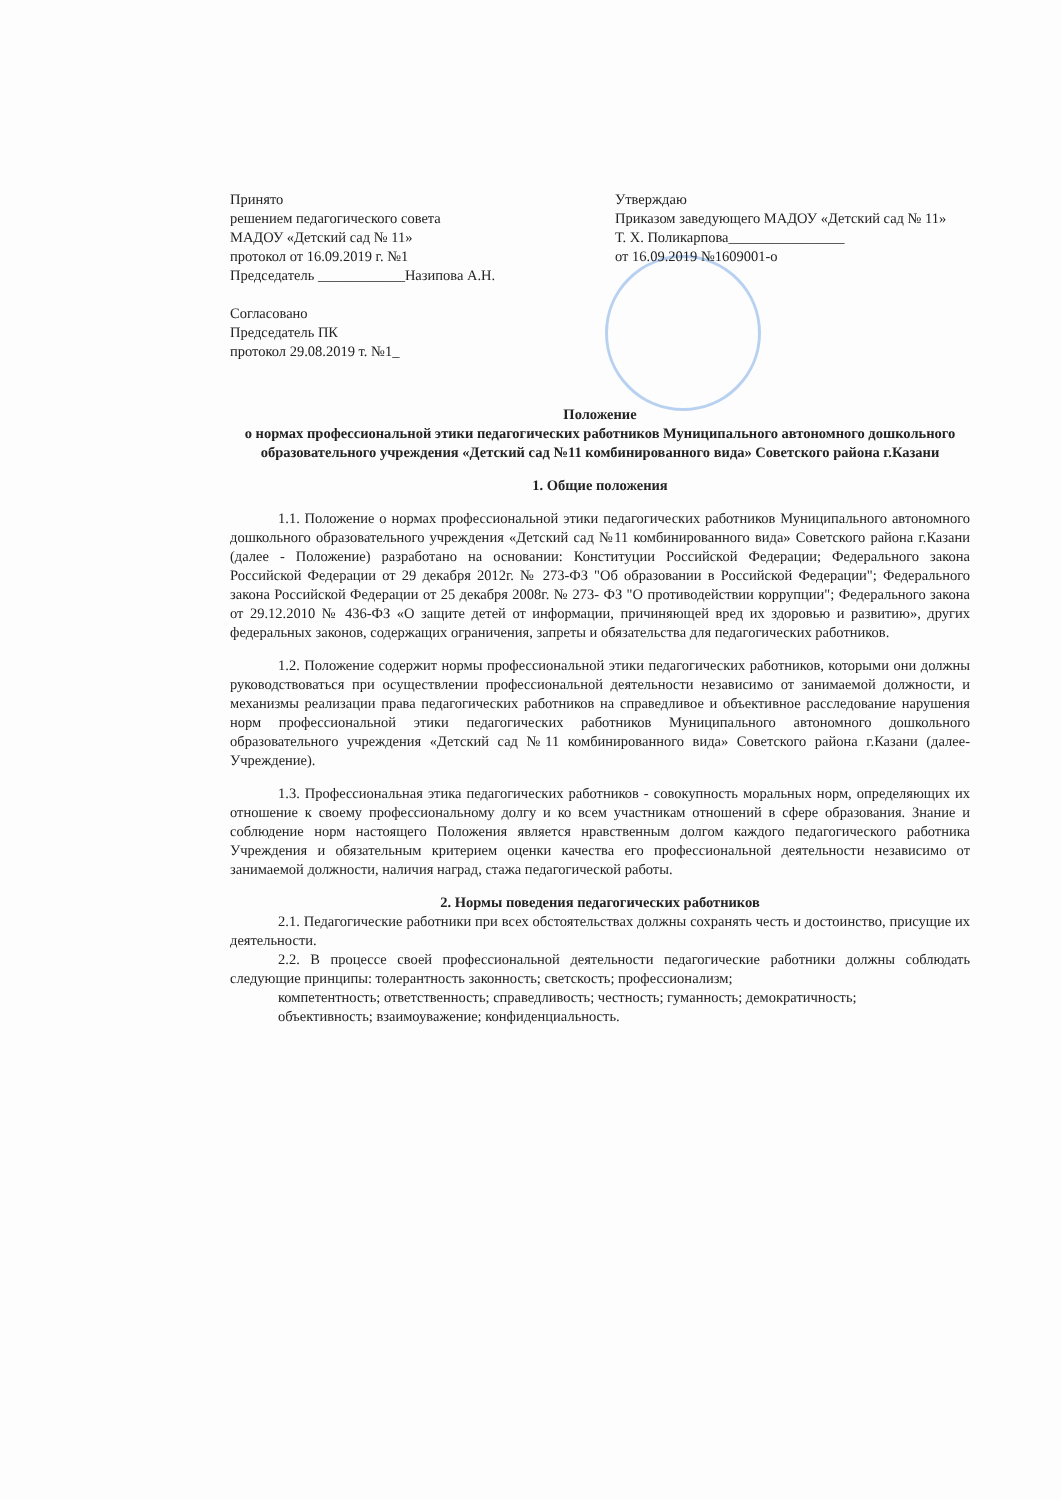Принято
решением педагогического совета
МАДОУ «Детский сад № 11»
протокол от 16.09.2019 г. №1
Председатель ____________Назипова А.Н.
Согласовано
Председатель ПК
протокол 29.08.2019 т. №1_
Утверждаю
Приказом заведующего МАДОУ «Детский сад № 11»
Т. Х. Поликарпова________________
от 16.09.2019 №1609001-о
Положение
о нормах профессиональной этики педагогических работников Муниципального автономного дошкольного образовательного учреждения «Детский сад №11 комбинированного вида» Советского района г.Казани
1. Общие положения
1.1. Положение о нормах профессиональной этики педагогических работников Муниципального автономного дошкольного образовательного учреждения «Детский сад №11 комбинированного вида» Советского района г.Казани (далее - Положение) разработано на основании: Конституции Российской Федерации; Федерального закона Российской Федерации от 29 декабря 2012г. № 273-ФЗ "Об образовании в Российской Федерации"; Федерального закона Российской Федерации от 25 декабря 2008г. № 273- ФЗ "О противодействии коррупции"; Федерального закона от 29.12.2010 № 436-ФЗ «О защите детей от информации, причиняющей вред их здоровью и развитию», других федеральных законов, содержащих ограничения, запреты и обязательства для педагогических работников.
1.2. Положение содержит нормы профессиональной этики педагогических работников, которыми они должны руководствоваться при осуществлении профессиональной деятельности независимо от занимаемой должности, и механизмы реализации права педагогических работников на справедливое и объективное расследование нарушения норм профессиональной этики педагогических работников Муниципального автономного дошкольного образовательного учреждения «Детский сад №11 комбинированного вида» Советского района г.Казани (далее-Учреждение).
1.3. Профессиональная этика педагогических работников - совокупность моральных норм, определяющих их отношение к своему профессиональному долгу и ко всем участникам отношений в сфере образования. Знание и соблюдение норм настоящего Положения является нравственным долгом каждого педагогического работника Учреждения и обязательным критерием оценки качества его профессиональной деятельности независимо от занимаемой должности, наличия наград, стажа педагогической работы.
2. Нормы поведения педагогических работников
2.1. Педагогические работники при всех обстоятельствах должны сохранять честь и достоинство, присущие их деятельности.
2.2. В процессе своей профессиональной деятельности педагогические работники должны соблюдать следующие принципы: толерантность законность; светскость; профессионализм;
компетентность; ответственность; справедливость; честность; гуманность; демократичность;
объективность; взаимоуважение; конфиденциальность.